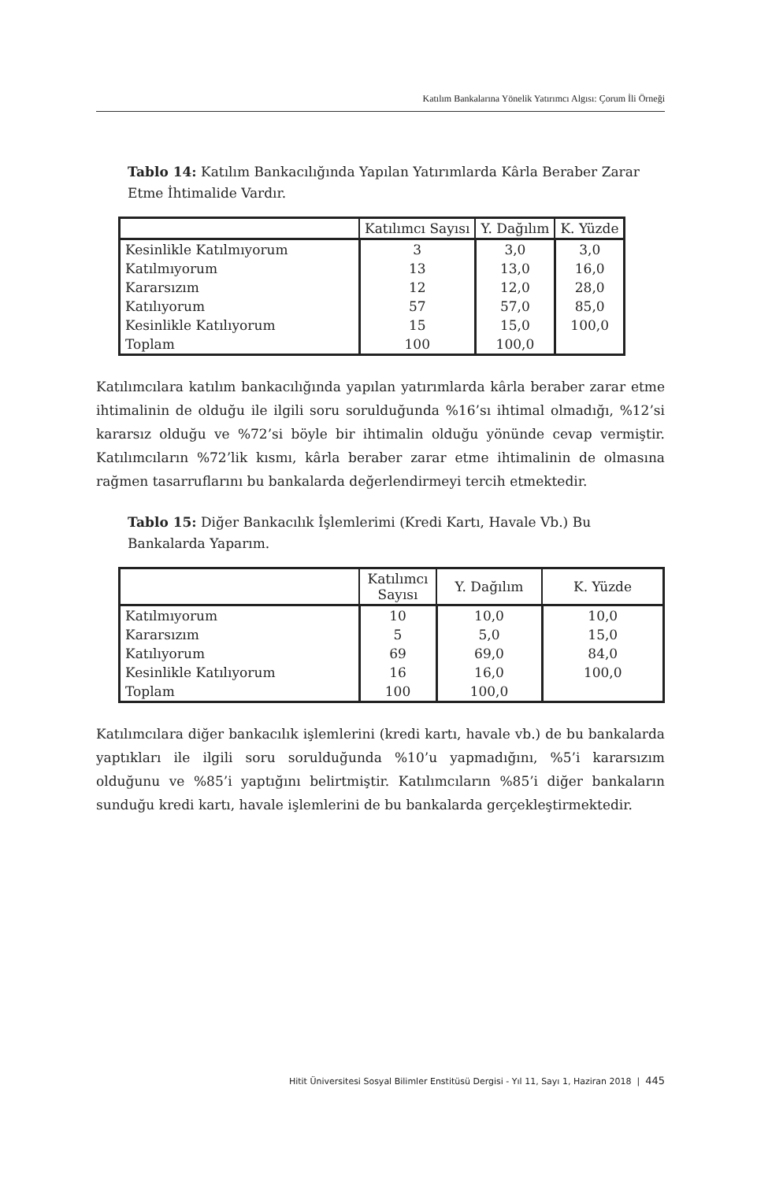Katılım Bankalarına Yönelik Yatırımcı Algısı: Çorum İli Örneği
Tablo 14: Katılım Bankacılığında Yapılan Yatırımlarda Kârla Beraber Zarar Etme İhtimalide Vardır.
| | Katılımcı Sayısı | Y. Dağılım | K. Yüzde |
| --- | --- | --- | --- |
| Kesinlikle Katılmıyorum | 3 | 3,0 | 3,0 |
| Katılmıyorum | 13 | 13,0 | 16,0 |
| Kararsızım | 12 | 12,0 | 28,0 |
| Katılıyorum | 57 | 57,0 | 85,0 |
| Kesinlikle Katılıyorum | 15 | 15,0 | 100,0 |
| Toplam | 100 | 100,0 | |
Katılımcılara katılım bankacılığında yapılan yatırımlarda kârla beraber zarar etme ihtimalinin de olduğu ile ilgili soru sorulduğunda %16’sı ihtimal olmadığı, %12’si kararsız olduğu ve %72’si böyle bir ihtimalin olduğu yönünde cevap vermiştir. Katılımcıların %72’lik kısmı, kârla beraber zarar etme ihtimalinin de olmasına rağmen tasarruflarını bu bankalarda değerlendirmeyi tercih etmektedir.
Tablo 15: Diğer Bankacılık İşlemlerimi (Kredi Kartı, Havale Vb.) Bu Bankalarda Yaparım.
| | Katılımcı Sayısı | Y. Dağılım | K. Yüzde |
| --- | --- | --- | --- |
| Katılmıyorum | 10 | 10,0 | 10,0 |
| Kararsızım | 5 | 5,0 | 15,0 |
| Katılıyorum | 69 | 69,0 | 84,0 |
| Kesinlikle Katılıyorum | 16 | 16,0 | 100,0 |
| Toplam | 100 | 100,0 | |
Katılımcılara diğer bankacılık işlemlerini (kredi kartı, havale vb.) de bu bankalarda yaptıkları ile ilgili soru sorulduğunda %10’u yapmadığını, %5’i kararsızım olduğunu ve %85’i yaptığını belirtmiştir. Katılımcıların %85’i diğer bankaların sunduğu kredi kartı, havale işlemlerini de bu bankalarda gerçekleştirmektedir.
Hitit Üniversitesi Sosyal Bilimler Enstitüsü Dergisi - Yıl 11, Sayı 1, Haziran 2018 | 445